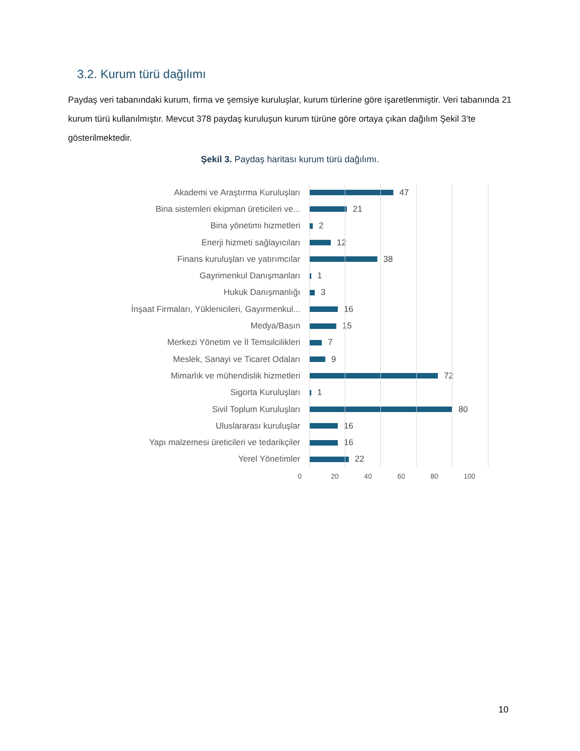3.2. Kurum türü dağılımı
Paydaş veri tabanındaki kurum, firma ve şemsiye kuruluşlar, kurum türlerine göre işaretlenmiştir. Veri tabanında 21 kurum türü kullanılmıştır. Mevcut 378 paydaş kuruluşun kurum türüne göre ortaya çıkan dağılım Şekil 3’te gösterilmektedir.
Şekil 3. Paydaş haritası kurum türü dağılımı.
Akademi ve Araştırma Kuruluşları 47
Bina sistemleri ekipman üreticileri ve... 21
Bina yönetimi hizmetleri 2
Enerji hizmeti sağlayıcıları 12
Finans kuruluşları ve yatırımcılar 38
Gayrimenkul Danışmanları 1
Hukuk Danışmanlığı 3
İnşaat Firmaları, Yüklenicileri, Gayırmenkul... 16
Medya/Basın 15
Merkezi Yönetim ve İl Temsilcilikleri 7
Meslek, Sanayi ve Ticaret Odaları 9
Mimarlık ve mühendislik hizmetleri 72
Sigorta Kuruluşları 1
Sivil Toplum Kuruluşları 80
Uluslararası kuruluşlar 16
Yapı malzemesi üreticileri ve tedarikçiler 16
Yerel Yönetimler 22
0 20 40 60 80 100
10